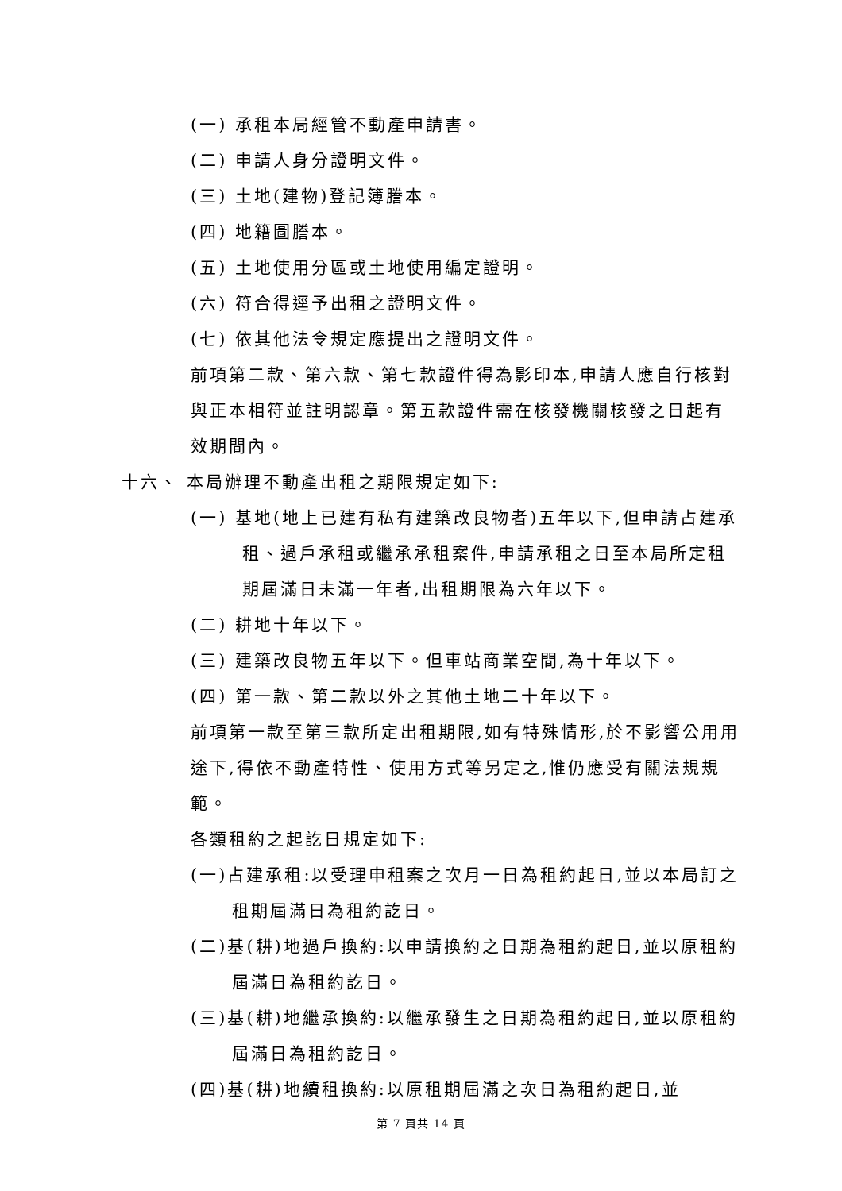(一) 承租本局經管不動產申請書。
(二) 申請人身分證明文件。
(三) 土地(建物)登記簿謄本。
(四) 地籍圖謄本。
(五) 土地使用分區或土地使用編定證明。
(六) 符合得逕予出租之證明文件。
(七) 依其他法令規定應提出之證明文件。
前項第二款、第六款、第七款證件得為影印本,申請人應自行核對與正本相符並註明認章。第五款證件需在核發機關核發之日起有效期間內。
十六、 本局辦理不動產出租之期限規定如下:
(一) 基地(地上已建有私有建築改良物者)五年以下,但申請占建承租、過戶承租或繼承承租案件,申請承租之日至本局所定租期屆滿日未滿一年者,出租期限為六年以下。
(二) 耕地十年以下。
(三) 建築改良物五年以下。但車站商業空間,為十年以下。
(四) 第一款、第二款以外之其他土地二十年以下。
前項第一款至第三款所定出租期限,如有特殊情形,於不影響公用用途下,得依不動產特性、使用方式等另定之,惟仍應受有關法規規範。
各類租約之起訖日規定如下:
(一)占建承租:以受理申租案之次月一日為租約起日,並以本局訂之租期屆滿日為租約訖日。
(二)基(耕)地過戶換約:以申請換約之日期為租約起日,並以原租約屆滿日為租約訖日。
(三)基(耕)地繼承換約:以繼承發生之日期為租約起日,並以原租約屆滿日為租約訖日。
(四)基(耕)地續租換約:以原租期屆滿之次日為租約起日,並
第 7 頁共 14 頁